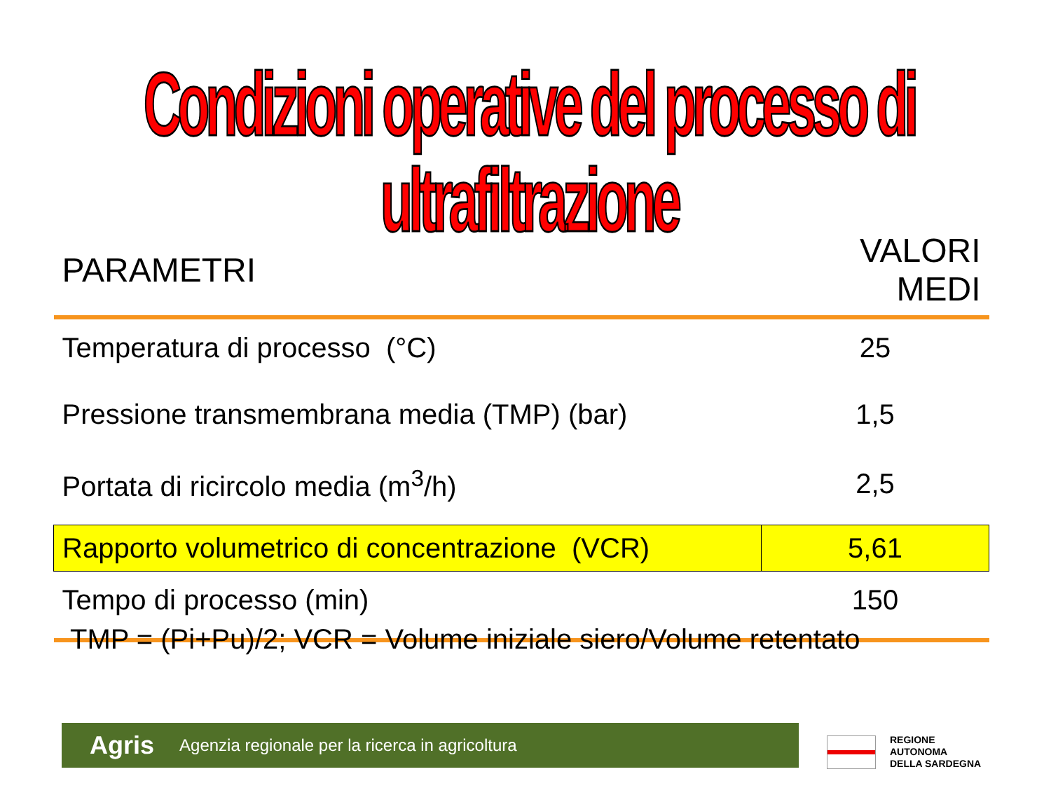Condizioni operative del processo di ultrafiltrazione
| PARAMETRI | VALORI MEDI |
| --- | --- |
| Temperatura di processo (°C) | 25 |
| Pressione transmembrana media (TMP) (bar) | 1,5 |
| Portata di ricircolo media (m<sup>3</sup>/h) | 2,5 |
| Rapporto volumetrico di concentrazione (VCR) | 5,61 |
| Tempo di processo (min) | 150 |
TMP = (Pi+Pu)/2; VCR = Volume iniziale siero/Volume retentato
Agris Agenzia regionale per la ricerca in agricoltura
REGIONE
AUTONOMA
DELLA SARDEGNA